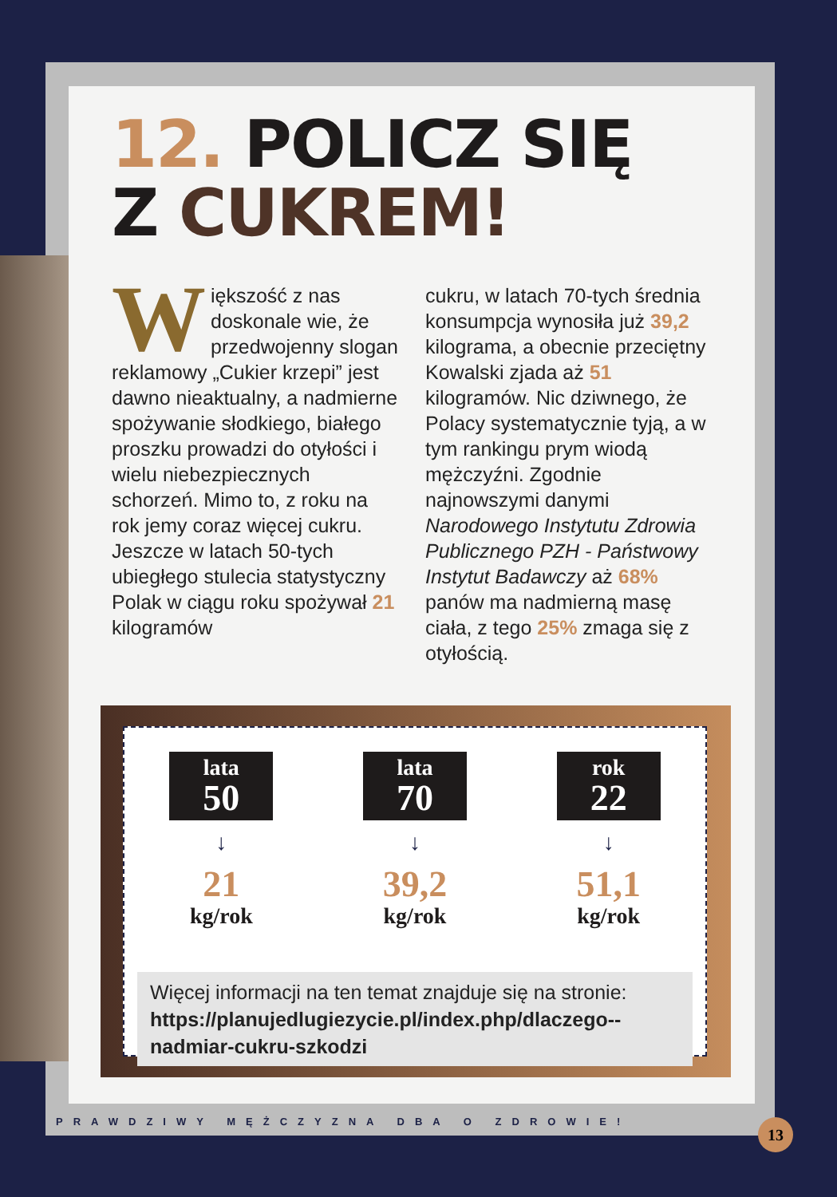12. POLICZ SIĘ
Z CUKREM!
Większość z nas doskonale wie, że przedwojenny slogan reklamowy „Cukier krzepi” jest dawno nieaktualny, a nadmierne spożywanie słodkiego, białego proszku prowadzi do otyłości i wielu niebezpiecznych schorzeń. Mimo to, z roku na rok jemy coraz więcej cukru. Jeszcze w latach 50-tych ubiegłego stulecia statystyczny Polak w ciągu roku spożywał 21 kilogramów
cukru, w latach 70-tych średnia konsumpcja wynosiła już 39,2 kilograma, a obecnie przeciętny Kowalski zjada aż 51 kilogramów. Nic dziwnego, że Polacy systematycznie tyją, a w tym rankingu prym wiodą mężczyźni. Zgodnie najnowszymi danymi Narodowego Instytutu Zdrowia Publicznego PZH - Państwowy Instytut Badawczy aż 68% panów ma nadmierną masę ciała, z tego 25% zmaga się z otyłością.
lata
50
↓
21
kg/rok
lata
70
↓
39,2
kg/rok
rok
22
↓
51,1
kg/rok
Więcej informacji na ten temat znajduje się na stronie:
https://planujedlugiezycie.pl/index.php/dlaczego--nadmiar-cukru-szkodzi
PRAWDZIWY MĘŻCZYZNA DBA O ZDROWIE!
13